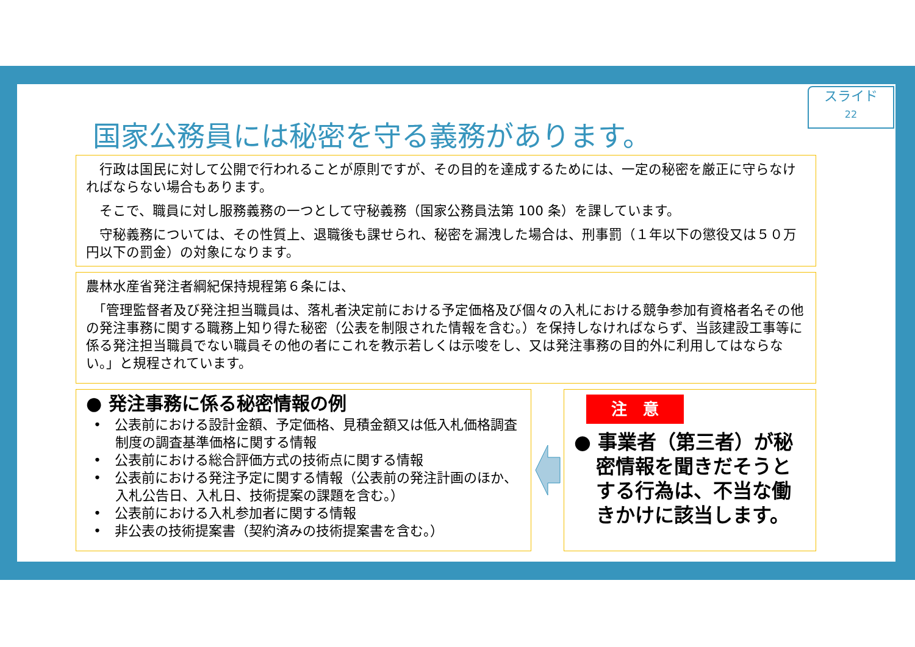スライド
22
国家公務員には秘密を守る義務があります。
　行政は国民に対して公開で行われることが原則ですが、その目的を達成するためには、一定の秘密を厳正に守らなければならない場合もあります。
　そこで、職員に対し服務義務の一つとして守秘義務（国家公務員法第 100 条）を課しています。
　守秘義務については、その性質上、退職後も課せられ、秘密を漏洩した場合は、刑事罰（１年以下の懲役又は５０万円以下の罰金）の対象になります。
農林水産省発注者綱紀保持規程第６条には、
　「管理監督者及び発注担当職員は、落札者決定前における予定価格及び個々の入札における競争参加有資格者名その他の発注事務に関する職務上知り得た秘密（公表を制限された情報を含む。）を保持しなければならず、当該建設工事等に係る発注担当職員でない職員その他の者にこれを教示若しくは示唆をし、又は発注事務の目的外に利用してはならない。」と規程されています。
● 発注事務に係る秘密情報の例
•　公表前における設計金額、予定価格、見積金額又は低入札価格調査制度の調査基準価格に関する情報
•　公表前における総合評価方式の技術点に関する情報
•　公表前における発注予定に関する情報（公表前の発注計画のほか、入札公告日、入札日、技術提案の課題を含む。）
•　公表前における入札参加者に関する情報
•　非公表の技術提案書（契約済みの技術提案書を含む。）
注　意
● 事業者（第三者）が秘密情報を聞きだそうとする行為は、不当な働きかけに該当します。